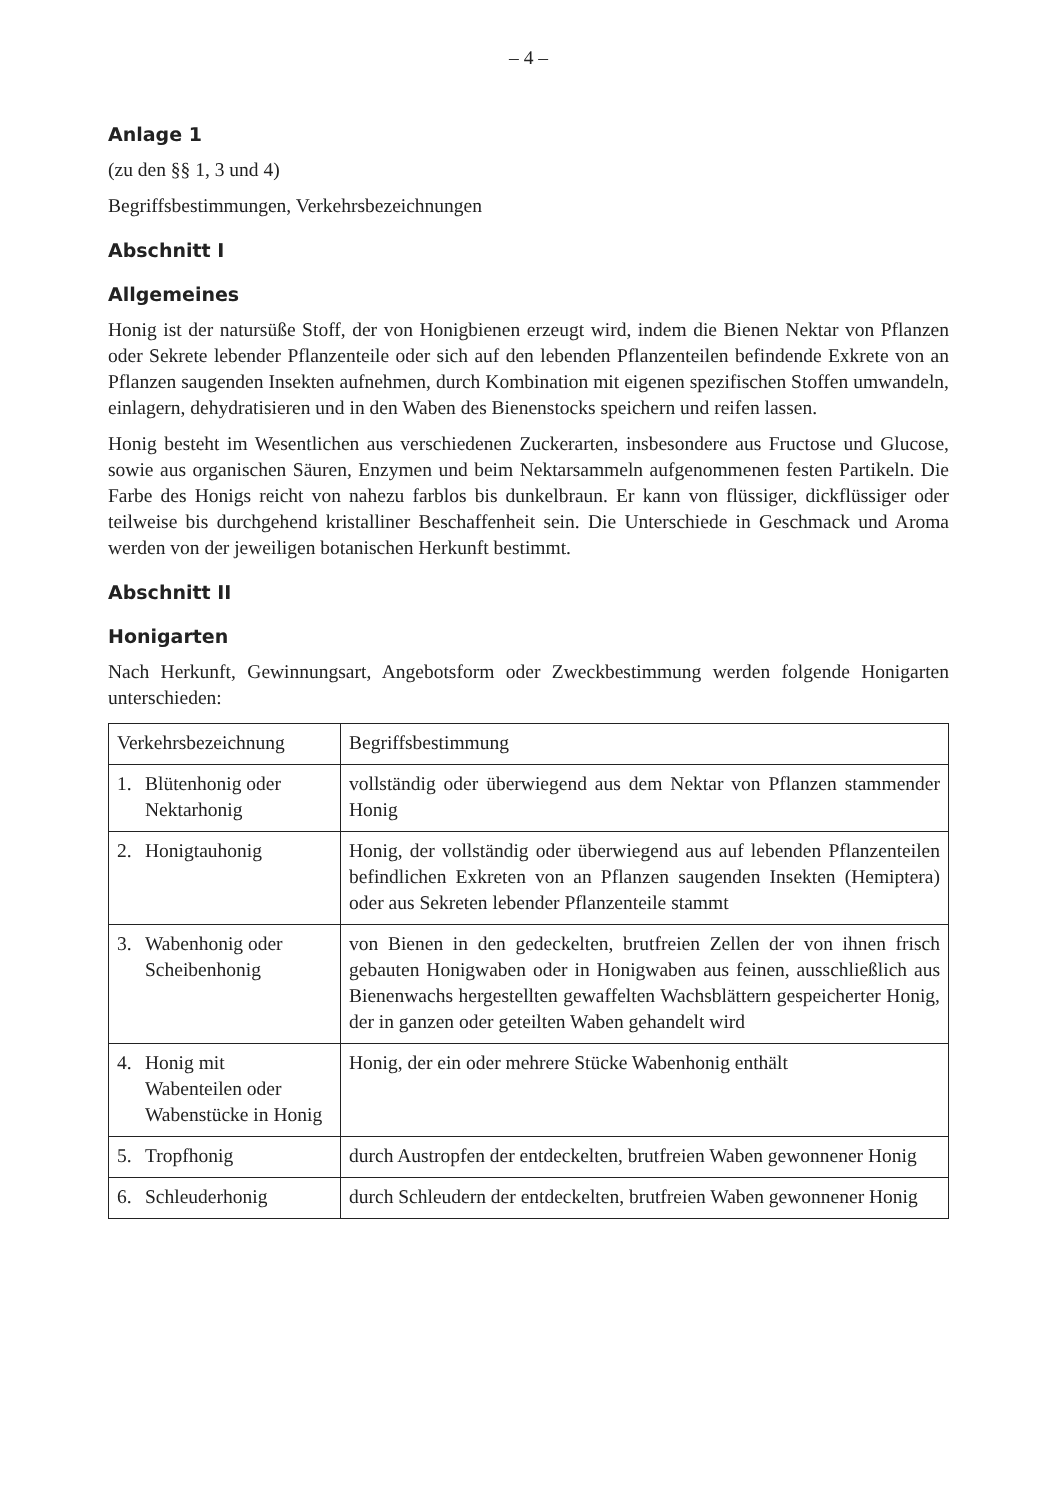– 4 –
Anlage 1
(zu den §§ 1, 3 und 4)
Begriffsbestimmungen, Verkehrsbezeichnungen
Abschnitt I
Allgemeines
Honig ist der natursüße Stoff, der von Honigbienen erzeugt wird, indem die Bienen Nektar von Pflanzen oder Sekrete lebender Pflanzenteile oder sich auf den lebenden Pflanzenteilen befindende Exkrete von an Pflanzen saugenden Insekten aufnehmen, durch Kombination mit eigenen spezifischen Stoffen umwandeln, einlagern, dehydratisieren und in den Waben des Bienenstocks speichern und reifen lassen.
Honig besteht im Wesentlichen aus verschiedenen Zuckerarten, insbesondere aus Fructose und Glucose, sowie aus organischen Säuren, Enzymen und beim Nektarsammeln aufgenommenen festen Partikeln. Die Farbe des Honigs reicht von nahezu farblos bis dunkelbraun. Er kann von flüssiger, dickflüssiger oder teilweise bis durchgehend kristalliner Beschaffenheit sein. Die Unterschiede in Geschmack und Aroma werden von der jeweiligen botanischen Herkunft bestimmt.
Abschnitt II
Honigarten
Nach Herkunft, Gewinnungsart, Angebotsform oder Zweckbestimmung werden folgende Honigarten unterschieden:
| Verkehrsbezeichnung | Begriffsbestimmung |
| 1. Blütenhonig oder Nektarhonig | vollständig oder überwiegend aus dem Nektar von Pflanzen stammender Honig |
| 2. Honigtauhonig | Honig, der vollständig oder überwiegend aus auf lebenden Pflanzenteilen befindlichen Exkreten von an Pflanzen saugenden Insekten (Hemiptera) oder aus Sekreten lebender Pflanzenteile stammt |
| 3. Wabenhonig oder Scheibenhonig | von Bienen in den gedeckelten, brutfreien Zellen der von ihnen frisch gebauten Honigwaben oder in Honigwaben aus feinen, ausschließlich aus Bienenwachs hergestellten gewaffelten Wachsblättern gespeicherter Honig, der in ganzen oder geteilten Waben gehandelt wird |
| 4. Honig mit Wabenteilen oder Wabenstücke in Honig | Honig, der ein oder mehrere Stücke Wabenhonig enthält |
| 5. Tropfhonig | durch Austropfen der entdeckelten, brutfreien Waben gewonnener Honig |
| 6. Schleuderhonig | durch Schleudern der entdeckelten, brutfreien Waben gewonnener Honig |